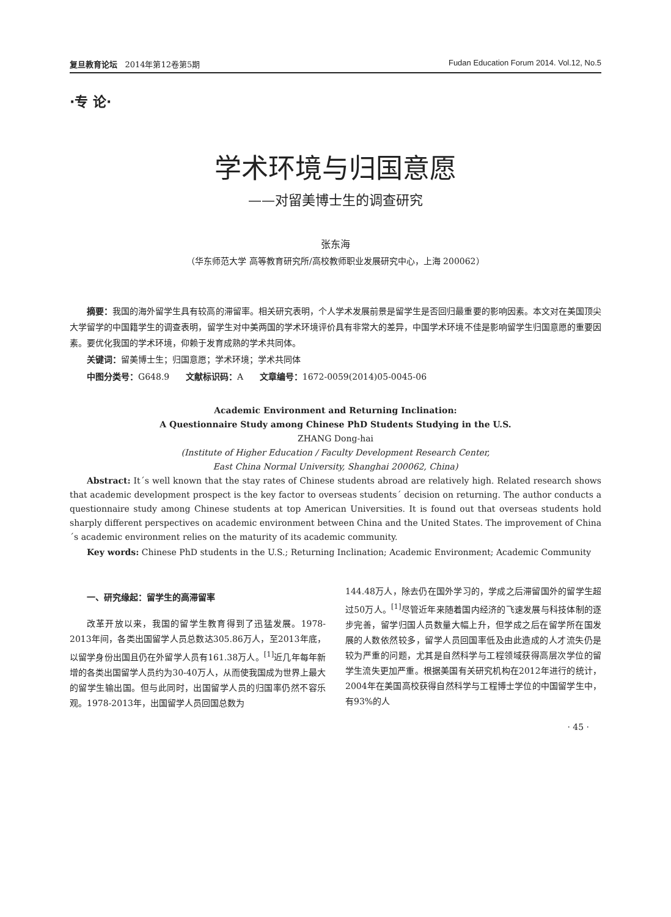复旦教育论坛 2014年第12卷第5期 Fudan Education Forum 2014. Vol.12, No.5
·专 论·
学术环境与归国意愿
——对留美博士生的调查研究
张东海
（华东师范大学 高等教育研究所/高校教师职业发展研究中心，上海 200062）
摘要：我国的海外留学生具有较高的滞留率。相关研究表明，个人学术发展前景是留学生是否回归最重要的影响因素。本文对在美国顶尖大学留学的中国籍学生的调查表明，留学生对中美两国的学术环境评价具有非常大的差异，中国学术环境不佳是影响留学生归国意愿的重要因素。要优化我国的学术环境，仰赖于发育成熟的学术共同体。
关键词：留美博士生；归国意愿；学术环境；学术共同体
中图分类号：G648.9 文献标识码：A 文章编号：1672-0059(2014)05-0045-06
Academic Environment and Returning Inclination:
A Questionnaire Study among Chinese PhD Students Studying in the U.S.
ZHANG Dong-hai
(Institute of Higher Education / Faculty Development Research Center,
East China Normal University, Shanghai 200062, China)
Abstract: It´s well known that the stay rates of Chinese students abroad are relatively high. Related research shows that academic development prospect is the key factor to overseas students´ decision on returning. The author conducts a questionnaire study among Chinese students at top American Universities. It is found out that overseas students hold sharply different perspectives on academic environment between China and the United States. The improvement of China´s academic environment relies on the maturity of its academic community.
Key words: Chinese PhD students in the U.S.; Returning Inclination; Academic Environment; Academic Community
一、研究缘起：留学生的高滞留率
改革开放以来，我国的留学生教育得到了迅猛发展。1978-2013年间，各类出国留学人员总数达305.86万人，至2013年底，以留学身份出国且仍在外留学人员有161.38万人。<sup>[1]</sup>近几年每年新增的各类出国留学人员约为30-40万人，从而使我国成为世界上最大的留学生输出国。但与此同时，出国留学人员的归国率仍然不容乐观。1978-2013年，出国留学人员回国总数为
144.48万人，除去仍在国外学习的，学成之后滞留国外的留学生超过50万人。<sup>[1]</sup>尽管近年来随着国内经济的飞速发展与科技体制的逐步完善，留学归国人员数量大幅上升，但学成之后在留学所在国发展的人数依然较多，留学人员回国率低及由此造成的人才流失仍是较为严重的问题，尤其是自然科学与工程领域获得高层次学位的留学生流失更加严重。根据美国有关研究机构在2012年进行的统计，2004年在美国高校获得自然科学与工程博士学位的中国留学生中，有93%的人
· 45 ·